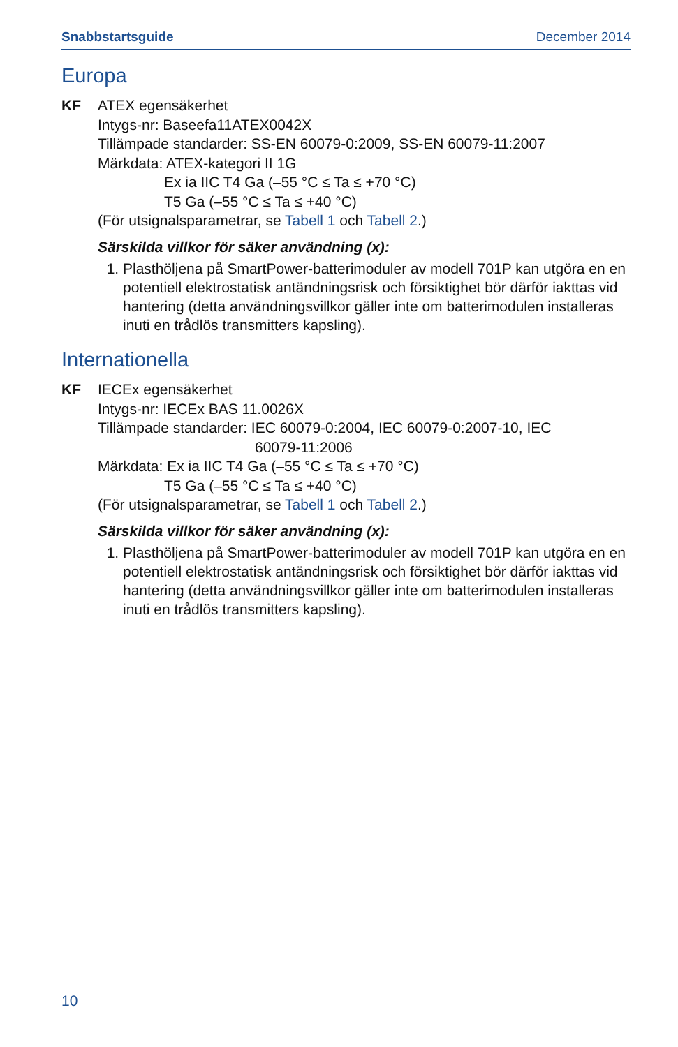Snabbstartsguide December 2014
Europa
KF ATEX egensäkerhet
Intygs-nr: Baseefa11ATEX0042X
Tillämpade standarder: SS-EN 60079-0:2009, SS-EN 60079-11:2007
Märkdata: ATEX-kategori II 1G
Ex ia IIC T4 Ga (–55 °C ≤ Ta ≤ +70 °C)
T5 Ga (–55 °C ≤ Ta ≤ +40 °C)
(För utsignalsparametrar, se Tabell 1 och Tabell 2.)
Särskilda villkor för säker användning (x):
1. Plasthöljena på SmartPower-batterimoduler av modell 701P kan utgöra en en potentiell elektrostatisk antändningsrisk och försiktighet bör därför iakttas vid hantering (detta användningsvillkor gäller inte om batterimodulen installeras inuti en trådlös transmitters kapsling).
Internationella
KF IECEx egensäkerhet
Intygs-nr: IECEx BAS 11.0026X
Tillämpade standarder: IEC 60079-0:2004, IEC 60079-0:2007-10, IEC
60079-11:2006
Märkdata: Ex ia IIC T4 Ga (–55 °C ≤ Ta ≤ +70 °C)
T5 Ga (–55 °C ≤ Ta ≤ +40 °C)
(För utsignalsparametrar, se Tabell 1 och Tabell 2.)
Särskilda villkor för säker användning (x):
1. Plasthöljena på SmartPower-batterimoduler av modell 701P kan utgöra en en potentiell elektrostatisk antändningsrisk och försiktighet bör därför iakttas vid hantering (detta användningsvillkor gäller inte om batterimodulen installeras inuti en trådlös transmitters kapsling).
10